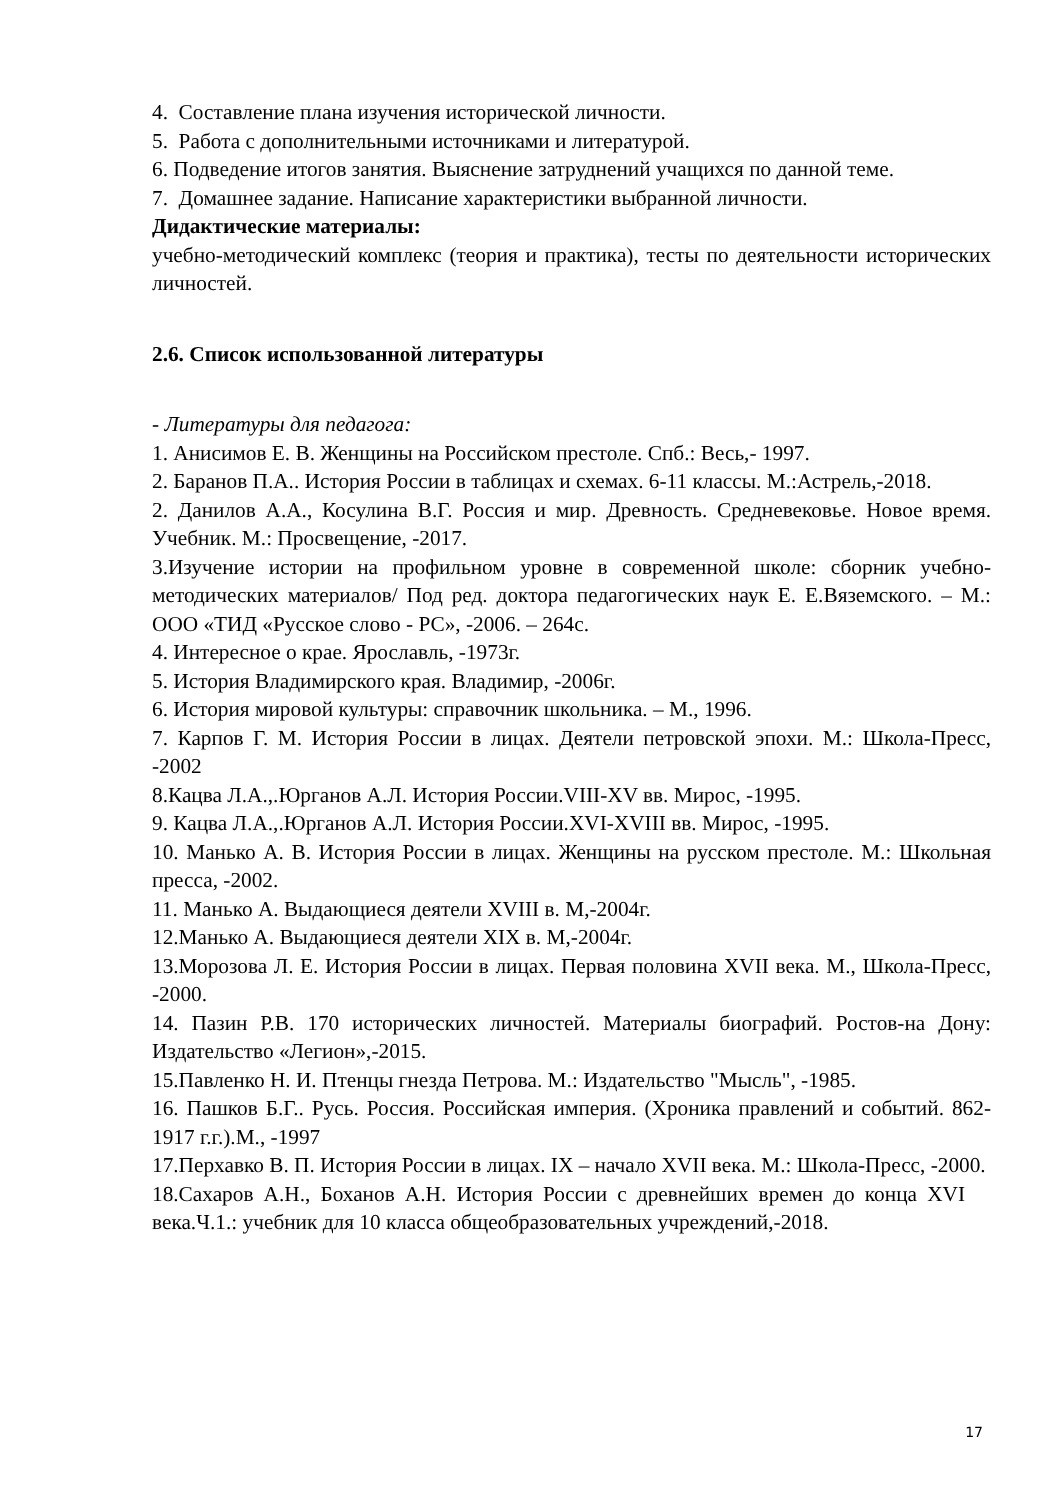4. Составление плана изучения исторической личности.
5. Работа с дополнительными источниками и литературой.
6. Подведение итогов занятия. Выяснение затруднений учащихся по данной теме.
7. Домашнее задание. Написание характеристики выбранной личности.
Дидактические материалы:
учебно-методический комплекс (теория и практика), тесты по деятельности исторических личностей.
2.6. Список использованной литературы
- Литературы для педагога:
1. Анисимов Е. В. Женщины на Российском престоле. Спб.: Весь,- 1997.
2. Баранов П.А.. История России в таблицах и схемах. 6-11 классы. М.:Астрель,-2018.
2. Данилов А.А., Косулина В.Г. Россия и мир. Древность. Средневековье. Новое время. Учебник. М.: Просвещение, -2017.
3.Изучение истории на профильном уровне в современной школе: сборник учебно-методических материалов/ Под ред. доктора педагогических наук Е. Е.Вяземского. – М.: ООО «ТИД «Русское слово - РС», -2006. – 264с.
4. Интересное о крае. Ярославль, -1973г.
5. История Владимирского края. Владимир, -2006г.
6. История мировой культуры: справочник школьника. – М., 1996.
7. Карпов Г. М. История России в лицах. Деятели петровской эпохи. М.: Школа-Пресс, -2002
8.Кацва Л.А.,.Юрганов А.Л. История России.VIII-XV вв. Мирос, -1995.
9. Кацва Л.А.,.Юрганов А.Л. История России.XVI-XVIII вв. Мирос, -1995.
10. Манько А. В. История России в лицах. Женщины на русском престоле. М.: Школьная пресса, -2002.
11. Манько А. Выдающиеся деятели XVIII в. М,-2004г.
12.Манько А. Выдающиеся деятели XIX в. М,-2004г.
13.Морозова Л. Е. История России в лицах. Первая половина XVII века. М., Школа-Пресс, -2000.
14. Пазин Р.В. 170 исторических личностей. Материалы биографий. Ростов-на Дону: Издательство «Легион»,-2015.
15.Павленко Н. И. Птенцы гнезда Петрова. М.: Издательство "Мысль", -1985.
16. Пашков Б.Г.. Русь. Россия. Российская империя. (Хроника правлений и событий. 862-1917 г.г.).М., -1997
17.Перхавко В. П. История России в лицах. IX – начало XVII века. М.: Школа-Пресс, -2000.
18.Сахаров А.Н., Боханов А.Н. История России с древнейших времен до конца XVI века.Ч.1.: учебник для 10 класса общеобразовательных учреждений,-2018.
17